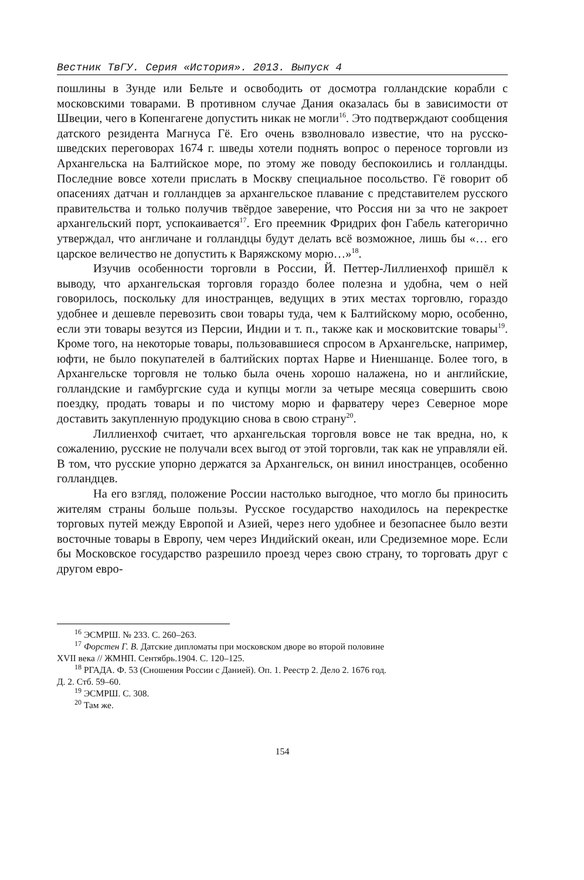Вестник ТвГУ. Серия «История». 2013. Выпуск 4
пошлины в Зунде или Бельте и освободить от досмотра голландские корабли с московскими товарами. В противном случае Дания оказалась бы в зависимости от Швеции, чего в Копенгагене допустить никак не могли<sup>16</sup>. Это подтверждают сообщения датского резидента Магнуса Гё. Его очень взволновало известие, что на русско-шведских переговорах 1674 г. шведы хотели поднять вопрос о переносе торговли из Архангельска на Балтийское море, по этому же поводу беспокоились и голландцы. Последние вовсе хотели прислать в Москву специальное посольство. Гё говорит об опасениях датчан и голландцев за архангельское плавание с представителем русского правительства и только получив твёрдое заверение, что Россия ни за что не закроет архангельский порт, успокаивается<sup>17</sup>. Его преемник Фридрих фон Габель категорично утверждал, что англичане и голландцы будут делать всё возможное, лишь бы «… его царское величество не допустить к Варяжскому морю…»<sup>18</sup>.
Изучив особенности торговли в России, Й. Петтер-Лиллиенхоф пришёл к выводу, что архангельская торговля гораздо более полезна и удобна, чем о ней говорилось, поскольку для иностранцев, ведущих в этих местах торговлю, гораздо удобнее и дешевле перевозить свои товары туда, чем к Балтийскому морю, особенно, если эти товары везутся из Персии, Индии и т. п., также как и московитские товары<sup>19</sup>. Кроме того, на некоторые товары, пользовавшиеся спросом в Архангельске, например, юфти, не было покупателей в балтийских портах Нарве и Ниеншанце. Более того, в Архангельске торговля не только была очень хорошо налажена, но и английские, голландские и гамбургские суда и купцы могли за четыре месяца совершить свою поездку, продать товары и по чистому морю и фарватеру через Северное море доставить закупленную продукцию снова в свою страну<sup>20</sup>.
Лиллиенхоф считает, что архангельская торговля вовсе не так вредна, но, к сожалению, русские не получали всех выгод от этой торговли, так как не управляли ей. В том, что русские упорно держатся за Архангельск, он винил иностранцев, особенно голландцев.
На его взгляд, положение России настолько выгодное, что могло бы приносить жителям страны больше пользы. Русское государство находилось на перекрестке торговых путей между Европой и Азией, через него удобнее и безопаснее было везти восточные товары в Европу, чем через Индийский океан, или Средиземное море. Если бы Московское государство разрешило проезд через свою страну, то торговать друг с другом евро-
<sup>16</sup> ЭСМРШ. № 233. С. 260–263.
<sup>17</sup> Форстен Г. В. Датские дипломаты при московском дворе во второй половине
XVII века // ЖМНП. Сентябрь.1904. С. 120–125.
<sup>18</sup> РГАДА. Ф. 53 (Сношения России с Данией). Оп. 1. Реестр 2. Дело 2. 1676 год.
Д. 2. Стб. 59–60.
<sup>19</sup> ЭСМРШ. С. 308.
<sup>20</sup> Там же.
154